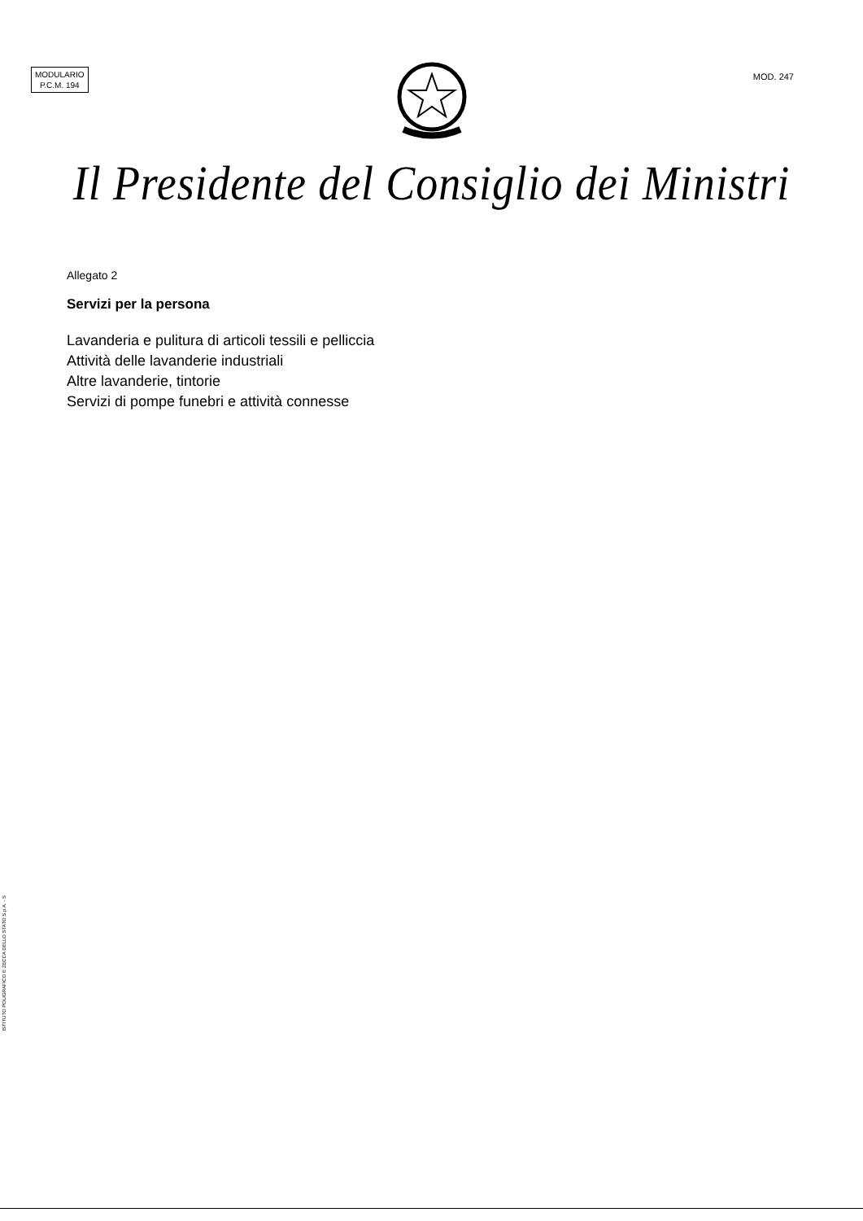MODULARIO
P.C.M. 194
MOD. 247
Il Presidente del Consiglio dei Ministri
Allegato 2
Servizi per la persona
Lavanderia e pulitura di articoli tessili e pelliccia
Attività delle lavanderie industriali
Altre lavanderie, tintorie
Servizi di pompe funebri e attività connesse
ISTITUTO POLIGRAFICO E ZECCA DELLO STATO S.p.A. - S